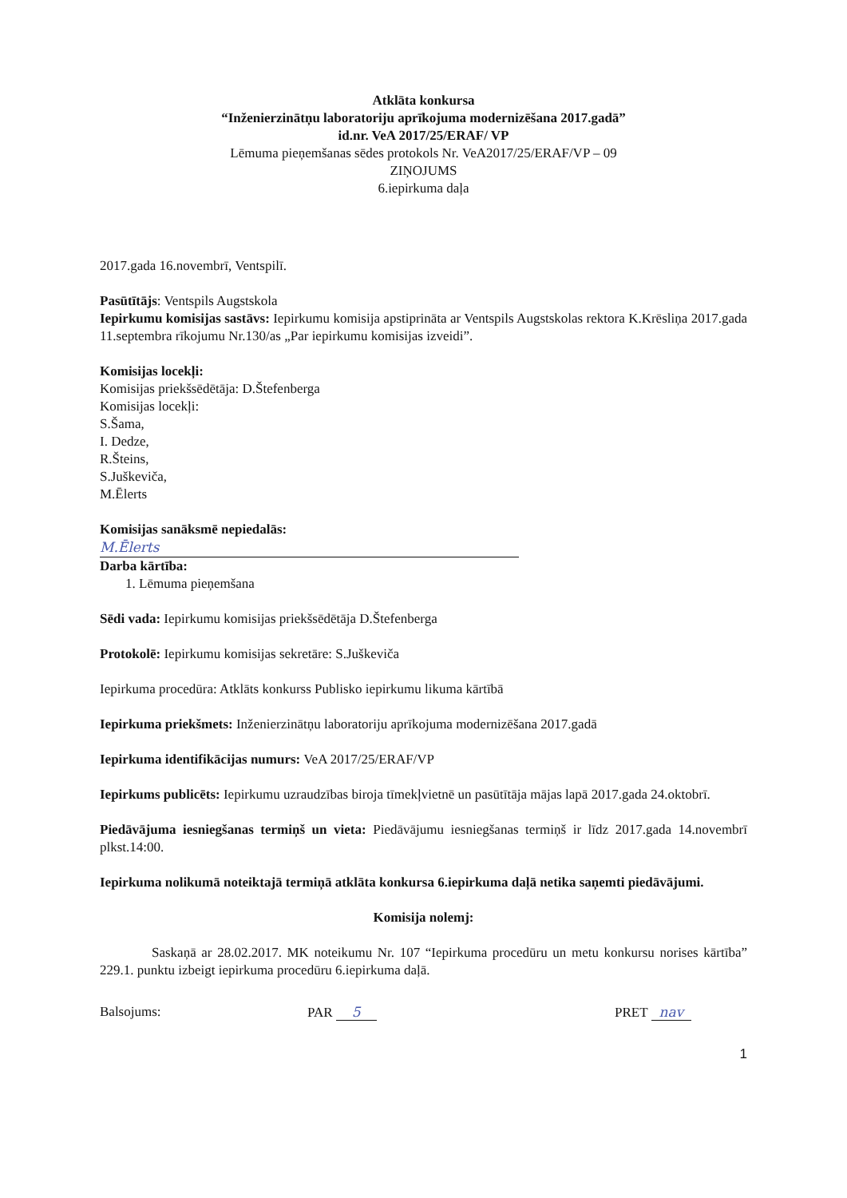Atklāta konkursa
“Inženierzinātņu laboratoriju aprīkojuma modernizēšana 2017.gadā”
id.nr. VeA 2017/25/ERAF/ VP
Lēmuma pieņemšanas sēdes protokols Nr. VeA2017/25/ERAF/VP – 09
ZIŅOJUMS
6.iepirkuma daļa
2017.gada 16.novembrī, Ventspilī.
Pasūtītājs: Ventspils Augstskola
Iepirkumu komisijas sastāvs: Iepirkumu komisija apstiprināta ar Ventspils Augstskolas rektora K.Krēsliņa 2017.gada 11.septembra rīkojumu Nr.130/as „Par iepirkumu komisijas izveidi”.
Komisijas locekļi:
Komisijas priekšsēdētāja: D.Štefenberga
Komisijas locekļi:
S.Šama,
I. Dedze,
R.Šteins,
S.Juškeviča,
M.Ēlerts
Komisijas sanāksmē nepiedalās:
M.Ēlerts
Darba kārtība:
1. Lēmuma pieņemšana
Sēdi vada: Iepirkumu komisijas priekšsēdētāja D.Štefenberga
Protokolē: Iepirkumu komisijas sekretāre: S.Juškeviča
Iepirkuma procedūra: Atklāts konkurss Publisko iepirkumu likuma kārtībā
Iepirkuma priekšmets: Inženierzinātņu laboratoriju aprīkojuma modernizēšana 2017.gadā
Iepirkuma identifikācijas numurs: VeA 2017/25/ERAF/VP
Iepirkums publicēts: Iepirkumu uzraudzības biroja tīmekļvietnē un pasūtītāja mājas lapā 2017.gada 24.oktobrī.
Piedāvājuma iesniegšanas termiņš un vieta: Piedāvājumu iesniegšanas termiņš ir līdz 2017.gada 14.novembrī plkst.14:00.
Iepirkuma nolikumā noteiktajā termiņā atklāta konkursa 6.iepirkuma daļā netika saņemti piedāvājumi.
Komisija nolemj:
Saskaņā ar 28.02.2017. MK noteikumu Nr. 107 “Iepirkuma procedūru un metu konkursu norises kārtība” 229.1. punktu izbeigt iepirkuma procedūru 6.iepirkuma daļā.
Balsojums: PAR 5 PRET nav
1